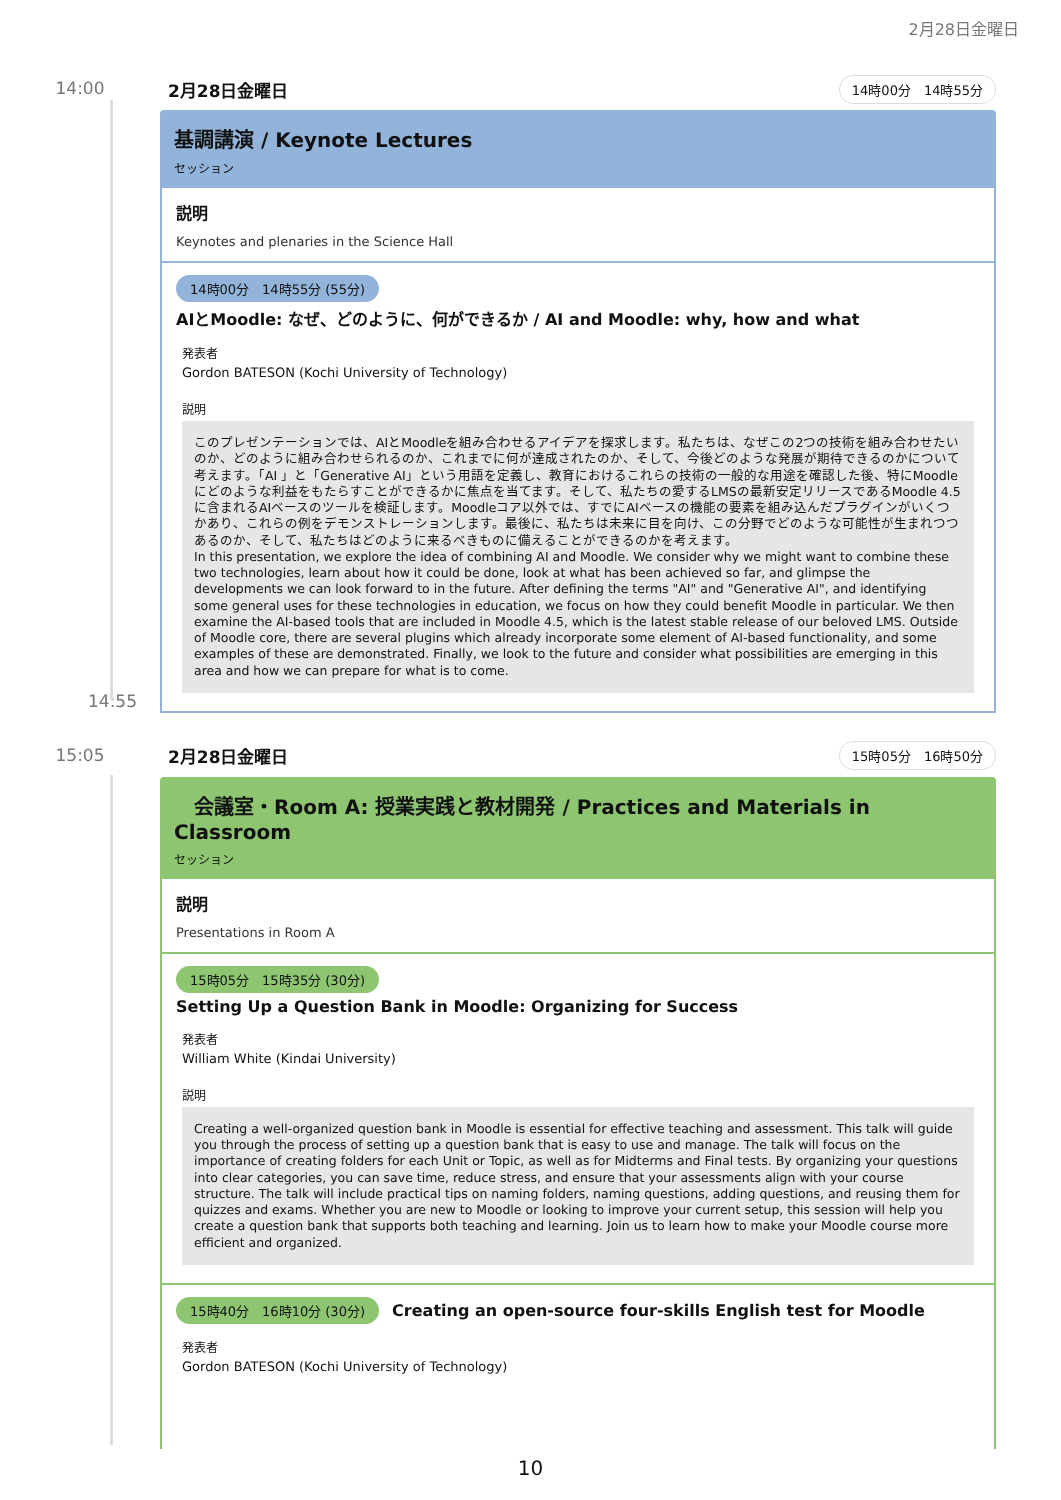2月28日金曜日
14:00
2月28日金曜日 14時00分　14時55分
基調講演 / Keynote Lectures
セッション
説明
Keynotes and plenaries in the Science Hall
14時00分　14時55分 (55分)
AIとMoodle: なぜ、どのように、何ができるか / AI and Moodle: why, how and what
発表者
Gordon BATESON (Kochi University of Technology)
説明
このプレゼンテーションでは、AIとMoodleを組み合わせるアイデアを探求します。私たちは、なぜこの2つの技術を組み合わせたいのか、どのように組み合わせられるのか、これまでに何が達成されたのか、そして、今後どのような発展が期待できるのかについて考えます。「AI 」と「Generative AI」という用語を定義し、教育におけるこれらの技術の一般的な用途を確認した後、特にMoodleにどのような利益をもたらすことができるかに焦点を当てます。そして、私たちの愛するLMSの最新安定リリースであるMoodle 4.5に含まれるAIベースのツールを検証します。Moodleコア以外では、すでにAIベースの機能の要素を組み込んだプラグインがいくつかあり、これらの例をデモンストレーションします。最後に、私たちは未来に目を向け、この分野でどのような可能性が生まれつつあるのか、そして、私たちはどのように来るべきものに備えることができるのかを考えます。
In this presentation, we explore the idea of combining AI and Moodle. We consider why we might want to combine these two technologies, learn about how it could be done, look at what has been achieved so far, and glimpse the developments we can look forward to in the future. After defining the terms "AI" and "Generative AI", and identifying some general uses for these technologies in education, we focus on how they could benefit Moodle in particular. We then examine the AI-based tools that are included in Moodle 4.5, which is the latest stable release of our beloved LMS. Outside of Moodle core, there are several plugins which already incorporate some element of AI-based functionality, and some examples of these are demonstrated. Finally, we look to the future and consider what possibilities are emerging in this area and how we can prepare for what is to come.
14:55
15:05
2月28日金曜日 15時05分　16時50分
　会議室・Room A: 授業実践と教材開発 / Practices and Materials in Classroom
セッション
説明
Presentations in Room A
15時05分　15時35分 (30分)
Setting Up a Question Bank in Moodle: Organizing for Success
発表者
William White (Kindai University)
説明
Creating a well-organized question bank in Moodle is essential for effective teaching and assessment. This talk will guide you through the process of setting up a question bank that is easy to use and manage. The talk will focus on the importance of creating folders for each Unit or Topic, as well as for Midterms and Final tests. By organizing your questions into clear categories, you can save time, reduce stress, and ensure that your assessments align with your course structure. The talk will include practical tips on naming folders, naming questions, adding questions, and reusing them for quizzes and exams. Whether you are new to Moodle or looking to improve your current setup, this session will help you create a question bank that supports both teaching and learning. Join us to learn how to make your Moodle course more efficient and organized.
15時40分　16時10分 (30分) Creating an open-source four-skills English test for Moodle
発表者
Gordon BATESON (Kochi University of Technology)
10